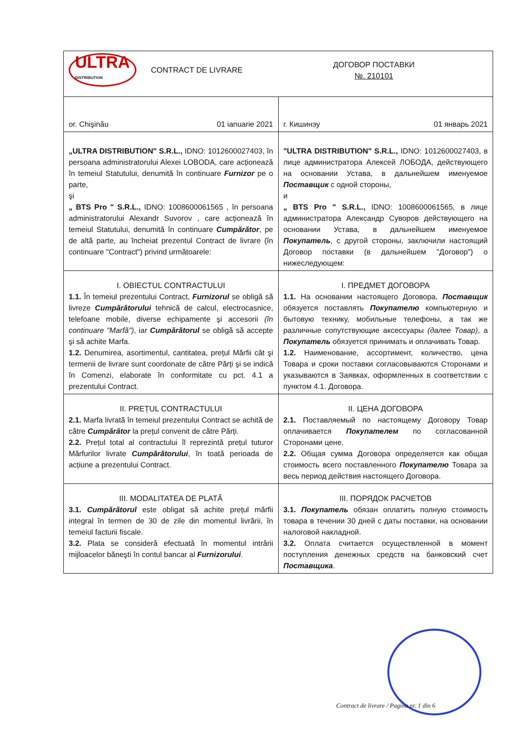| ULTRA DISTRIBUTION CONTRACT DE LIVRARE ДОГОВОР ПОСТАВКИ №. 210101 | |
| or. Chişinău 01 ianuarie 2021 | г. Кишинэу 01 январь 2021 |
| „ULTRA DISTRIBUTION" S.R.L., IDNO: 1012600027403, în persoana administratorului Alexei LOBODA, care acționează în temeiul Statutului, denumită în continuare Furnizor pe o parte, şi „ BTS Pro " S.R.L., IDNO: 1008600061565 , în persoana administratorului Alexandr Suvorov , care acționează în temeiul Statutului, denumită în continuare Cumpărător , pe de altă parte, au încheiat prezentul Contract de livrare (în continuare "Contract") privind următoarele: | "ULTRA DISTRIBUTION" S.R.L., IDNO: 1012600027403, в лице администратора Алексей ЛОБОДА, действующего на основании Устава, в дальнейшем именуемое Поставщик с одной стороны, и „ BTS Pro " S.R.L., IDNO: 1008600061565, в лице администратора Александр Суворов действующего на основании Устава, в дальнейшем именуемое Покупатель , с другой стороны, заключили настоящий Договор поставки (в дальнейшем "Договор") о нижеследующем: |
| I. OBIECTUL CONTRACTULUI 1.1. În temeiul prezentului Contract, Furnizorul se obligă să livreze Cumpărătorului tehnică de calcul, electrocasnice, telefoane mobile, diverse echipamente şi accesorii (în continuare "Marfă") , iar Cumpărătorul se obligă să accepte şi să achite Marfa. 1.2. Denumirea, asortimentul, cantitatea, prețul Mărfii cât şi termenii de livrare sunt coordonate de către Părți şi se indică în Comenzi, elaborate în conformitate cu pct. 4.1 a prezentului Contract. | I. ПРЕДМЕТ ДОГОВОРА 1.1. На основании настоящего Договора, Поставщик обязуется поставлять Покупателю компьютерную и бытовую технику, мобильные телефоны, а так же различные сопутствующие аксессуары (далее Товар) , а Покупатель обязуется принимать и оплачивать Товар. 1.2. Наименование, ассортимент, количество, цена Товара и сроки поставки согласовываются Сторонами и указываются в Заявках, оформленных в соответствии с пунктом 4.1. Договора. |
| II. PREȚUL CONTRACTULUI 2.1. Marfa livrată în temeiul prezentului Contract se achită de către Cumpărător la prețul convenit de către Părți. 2.2. Prețul total al contractului îl reprezintă prețul tuturor Mărfurilor livrate Cumpărătorului , în toată perioada de acțiune a prezentului Contract. | II. ЦЕНА ДОГОВОРА 2.1. Поставляемый по настоящему Договору Товар оплачивается Покупателем по согласованной Сторонами цене. 2.2. Общая сумма Договора определяется как общая стоимость всего поставленного Покупателю Товара за весь период действия настоящего Договора. |
| III. MODALITATEA DE PLATĂ 3.1. Cumpărătorul este obligat să achite prețul mărfii integral în termen de 30 de zile din momentul livrării, în temeiul facturii fiscale. 3.2. Plata se consideră efectuată în momentul intrării mijloacelor băneşti în contul bancar al Furnizorului . | III. ПОРЯДОК РАСЧЕТОВ 3.1. Покупатель обязан оплатить полную стоимость товара в течении 30 дней с даты поставки, на основании налоговой накладной. 3.2. Оплата считается осуществленной в момент поступления денежных средств на банковский счет Поставщика . |
Contract de livrare / Pagina nr. 1 din 6